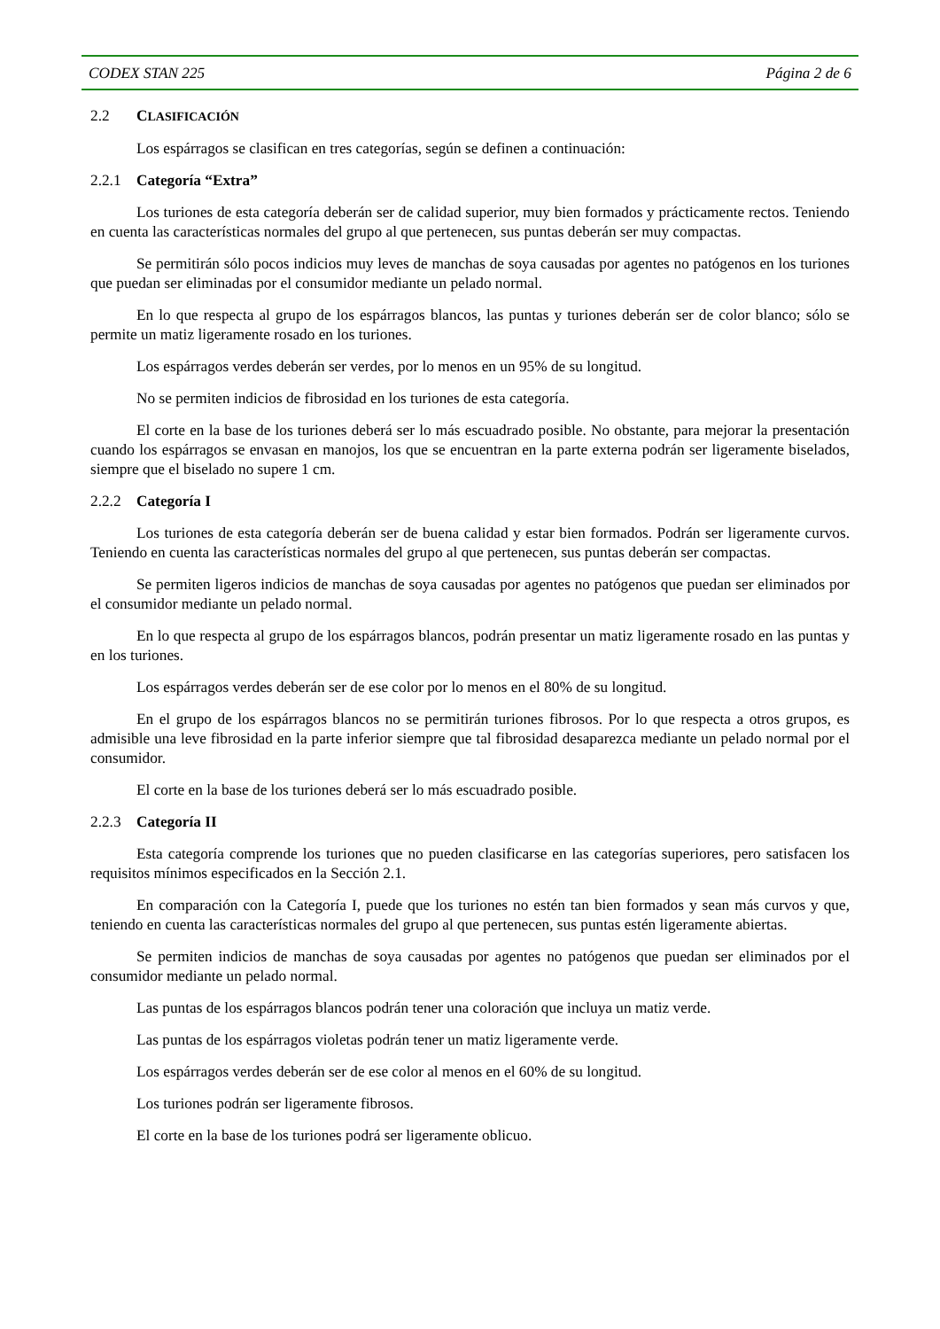CODEX STAN 225 Página 2 de 6
2.2 CLASIFICACIÓN
Los espárragos se clasifican en tres categorías, según se definen a continuación:
2.2.1 Categoría “Extra”
Los turiones de esta categoría deberán ser de calidad superior, muy bien formados y prácticamente rectos. Teniendo en cuenta las características normales del grupo al que pertenecen, sus puntas deberán ser muy compactas.
Se permitirán sólo pocos indicios muy leves de manchas de soya causadas por agentes no patógenos en los turiones que puedan ser eliminadas por el consumidor mediante un pelado normal.
En lo que respecta al grupo de los espárragos blancos, las puntas y turiones deberán ser de color blanco; sólo se permite un matiz ligeramente rosado en los turiones.
Los espárragos verdes deberán ser verdes, por lo menos en un 95% de su longitud.
No se permiten indicios de fibrosidad en los turiones de esta categoría.
El corte en la base de los turiones deberá ser lo más escuadrado posible. No obstante, para mejorar la presentación cuando los espárragos se envasan en manojos, los que se encuentran en la parte externa podrán ser ligeramente biselados, siempre que el biselado no supere 1 cm.
2.2.2 Categoría I
Los turiones de esta categoría deberán ser de buena calidad y estar bien formados. Podrán ser ligeramente curvos. Teniendo en cuenta las características normales del grupo al que pertenecen, sus puntas deberán ser compactas.
Se permiten ligeros indicios de manchas de soya causadas por agentes no patógenos que puedan ser eliminados por el consumidor mediante un pelado normal.
En lo que respecta al grupo de los espárragos blancos, podrán presentar un matiz ligeramente rosado en las puntas y en los turiones.
Los espárragos verdes deberán ser de ese color por lo menos en el 80% de su longitud.
En el grupo de los espárragos blancos no se permitirán turiones fibrosos. Por lo que respecta a otros grupos, es admisible una leve fibrosidad en la parte inferior siempre que tal fibrosidad desaparezca mediante un pelado normal por el consumidor.
El corte en la base de los turiones deberá ser lo más escuadrado posible.
2.2.3 Categoría II
Esta categoría comprende los turiones que no pueden clasificarse en las categorías superiores, pero satisfacen los requisitos mínimos especificados en la Sección 2.1.
En comparación con la Categoría I, puede que los turiones no estén tan bien formados y sean más curvos y que, teniendo en cuenta las características normales del grupo al que pertenecen, sus puntas estén ligeramente abiertas.
Se permiten indicios de manchas de soya causadas por agentes no patógenos que puedan ser eliminados por el consumidor mediante un pelado normal.
Las puntas de los espárragos blancos podrán tener una coloración que incluya un matiz verde.
Las puntas de los espárragos violetas podrán tener un matiz ligeramente verde.
Los espárragos verdes deberán ser de ese color al menos en el 60% de su longitud.
Los turiones podrán ser ligeramente fibrosos.
El corte en la base de los turiones podrá ser ligeramente oblicuo.